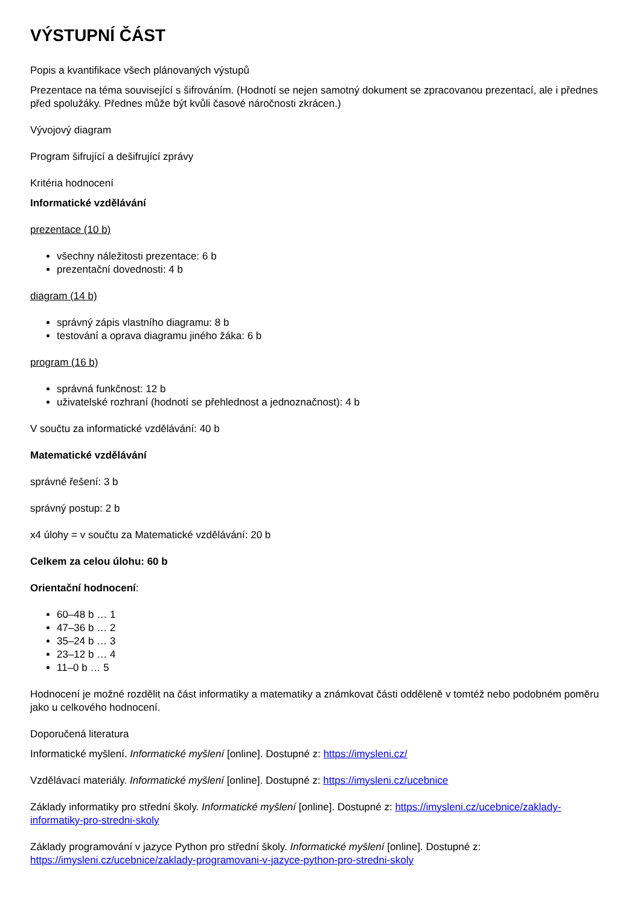VÝSTUPNÍ ČÁST
Popis a kvantifikace všech plánovaných výstupů
Prezentace na téma související s šifrováním. (Hodnotí se nejen samotný dokument se zpracovanou prezentací, ale i přednes před spolužáky. Přednes může být kvůli časové náročnosti zkrácen.)
Vývojový diagram
Program šifrující a dešifrující zprávy
Kritéria hodnocení
Informatické vzdělávání
prezentace (10 b)
všechny náležitosti prezentace: 6 b
prezentační dovednosti: 4 b
diagram (14 b)
správný zápis vlastního diagramu: 8 b
testování a oprava diagramu jiného žáka: 6 b
program (16 b)
správná funkčnost: 12 b
uživatelské rozhraní (hodnotí se přehlednost a jednoznačnost): 4 b
V součtu za informatické vzdělávání: 40 b
Matematické vzdělávání
správné řešení: 3 b
správný postup: 2 b
x4 úlohy = v součtu za Matematické vzdělávání: 20 b
Celkem za celou úlohu: 60 b
Orientační hodnocení:
60–48 b … 1
47–36 b … 2
35–24 b … 3
23–12 b … 4
11–0 b … 5
Hodnocení je možné rozdělit na část informatiky a matematiky a známkovat části odděleně v tomtéž nebo podobném poměru jako u celkového hodnocení.
Doporučená literatura
Informatické myšlení. Informatické myšlení [online]. Dostupné z: https://imysleni.cz/
Vzdělávací materiály. Informatické myšlení [online]. Dostupné z: https://imysleni.cz/ucebnice
Základy informatiky pro střední školy. Informatické myšlení [online]. Dostupné z: https://imysleni.cz/ucebnice/zaklady-informatiky-pro-stredni-skoly
Základy programování v jazyce Python pro střední školy. Informatické myšlení [online]. Dostupné z: https://imysleni.cz/ucebnice/zaklady-programovani-v-jazyce-python-pro-stredni-skoly